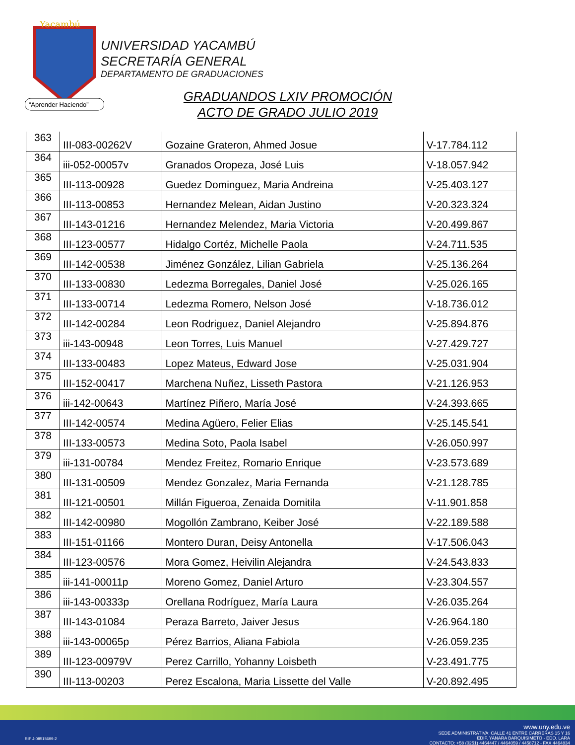Yacambú
“Aprender Haciendo”
UNIVERSIDAD YACAMBÚ
SECRETARÍA GENERAL
DEPARTAMENTO DE GRADUACIONES
GRADUANDOS LXIV PROMOCIÓN
ACTO DE GRADO JULIO 2019
| 363 | III-083-00262V | Gozaine Grateron, Ahmed Josue | V-17.784.112 |
| 364 | iii-052-00057v | Granados Oropeza, José Luis | V-18.057.942 |
| 365 | III-113-00928 | Guedez Dominguez, Maria Andreina | V-25.403.127 |
| 366 | III-113-00853 | Hernandez Melean, Aidan Justino | V-20.323.324 |
| 367 | III-143-01216 | Hernandez Melendez, Maria Victoria | V-20.499.867 |
| 368 | III-123-00577 | Hidalgo Cortéz, Michelle Paola | V-24.711.535 |
| 369 | III-142-00538 | Jiménez González, Lilian Gabriela | V-25.136.264 |
| 370 | III-133-00830 | Ledezma Borregales, Daniel José | V-25.026.165 |
| 371 | III-133-00714 | Ledezma Romero, Nelson José | V-18.736.012 |
| 372 | III-142-00284 | Leon Rodriguez, Daniel Alejandro | V-25.894.876 |
| 373 | iii-143-00948 | Leon Torres, Luis Manuel | V-27.429.727 |
| 374 | III-133-00483 | Lopez Mateus, Edward Jose | V-25.031.904 |
| 375 | III-152-00417 | Marchena Nuñez, Lisseth Pastora | V-21.126.953 |
| 376 | iii-142-00643 | Martínez Piñero, María José | V-24.393.665 |
| 377 | III-142-00574 | Medina Agüero, Felier Elias | V-25.145.541 |
| 378 | III-133-00573 | Medina Soto, Paola Isabel | V-26.050.997 |
| 379 | iii-131-00784 | Mendez Freitez, Romario Enrique | V-23.573.689 |
| 380 | III-131-00509 | Mendez Gonzalez, Maria Fernanda | V-21.128.785 |
| 381 | III-121-00501 | Millán Figueroa, Zenaida Domitila | V-11.901.858 |
| 382 | III-142-00980 | Mogollón Zambrano, Keiber José | V-22.189.588 |
| 383 | III-151-01166 | Montero Duran, Deisy Antonella | V-17.506.043 |
| 384 | III-123-00576 | Mora Gomez, Heivilin Alejandra | V-24.543.833 |
| 385 | iii-141-00011p | Moreno Gomez, Daniel Arturo | V-23.304.557 |
| 386 | iii-143-00333p | Orellana Rodríguez, María Laura | V-26.035.264 |
| 387 | III-143-01084 | Peraza Barreto, Jaiver Jesus | V-26.964.180 |
| 388 | iii-143-00065p | Pérez Barrios, Aliana Fabiola | V-26.059.235 |
| 389 | III-123-00979V | Perez Carrillo, Yohanny Loisbeth | V-23.491.775 |
| 390 | III-113-00203 | Perez Escalona, Maria Lissette del Valle | V-20.892.495 |
www.uny.edu.ve
SEDE ADMINISTRATIVA: CALLE 41 ENTRE CARRERAS 15 Y 16
EDIF. YANARA BARQUISIMETO - EDO. LARA
CONTACTO: +58 (0251) 4464447 / 4464059 / 4458712 - FAX 4464834
RIF J-08515699-2